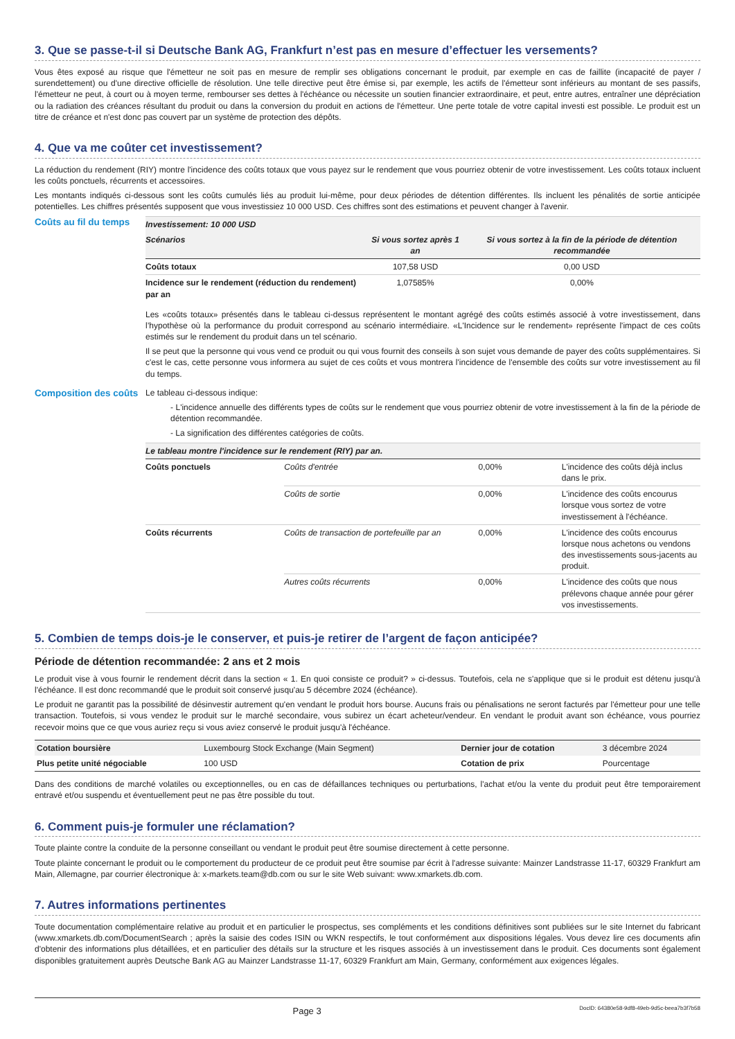3. Que se passe-t-il si Deutsche Bank AG, Frankfurt n’est pas en mesure d’effectuer les versements?
Vous êtes exposé au risque que l'émetteur ne soit pas en mesure de remplir ses obligations concernant le produit, par exemple en cas de faillite (incapacité de payer / surendettement) ou d'une directive officielle de résolution. Une telle directive peut être émise si, par exemple, les actifs de l'émetteur sont inférieurs au montant de ses passifs, l'émetteur ne peut, à court ou à moyen terme, rembourser ses dettes à l'échéance ou nécessite un soutien financier extraordinaire, et peut, entre autres, entraîner une dépréciation ou la radiation des créances résultant du produit ou dans la conversion du produit en actions de l'émetteur. Une perte totale de votre capital investi est possible. Le produit est un titre de créance et n'est donc pas couvert par un système de protection des dépôts.
4. Que va me coûter cet investissement?
La réduction du rendement (RIY) montre l'incidence des coûts totaux que vous payez sur le rendement que vous pourriez obtenir de votre investissement. Les coûts totaux incluent les coûts ponctuels, récurrents et accessoires.
Les montants indiqués ci-dessous sont les coûts cumulés liés au produit lui-même, pour deux périodes de détention différentes. Ils incluent les pénalités de sortie anticipée potentielles. Les chiffres présentés supposent que vous investissiez 10 000 USD. Ces chiffres sont des estimations et peuvent changer à l'avenir.
Coûts au fil du temps
| Investissement: 10 000 USD | | |
| Scénarios | Si vous sortez après 1 an | Si vous sortez à la fin de la période de détention recommandée |
| Coûts totaux | 107,58 USD | 0,00 USD |
| Incidence sur le rendement (réduction du rendement) par an | 1,07585% | 0,00% |
Les «coûts totaux» présentés dans le tableau ci-dessus représentent le montant agrégé des coûts estimés associé à votre investissement, dans l’hypothèse où la performance du produit correspond au scénario intermédiaire. «L'Incidence sur le rendement» représente l'impact de ces coûts estimés sur le rendement du produit dans un tel scénario.
Il se peut que la personne qui vous vend ce produit ou qui vous fournit des conseils à son sujet vous demande de payer des coûts supplémentaires. Si c'est le cas, cette personne vous informera au sujet de ces coûts et vous montrera l'incidence de l'ensemble des coûts sur votre investissement au fil du temps.
Composition des coûts
Le tableau ci-dessous indique:
- L'incidence annuelle des différents types de coûts sur le rendement que vous pourriez obtenir de votre investissement à la fin de la période de détention recommandée.
- La signification des différentes catégories de coûts.
| Le tableau montre l'incidence sur le rendement (RIY) par an. | | | |
| Coûts ponctuels | Coûts d'entrée | 0,00% | L'incidence des coûts déjà inclus dans le prix. |
| | Coûts de sortie | 0,00% | L'incidence des coûts encourus lorsque vous sortez de votre investissement à l'échéance. |
| Coûts récurrents | Coûts de transaction de portefeuille par an | 0,00% | L'incidence des coûts encourus lorsque nous achetons ou vendons des investissements sous-jacents au produit. |
| | Autres coûts récurrents | 0,00% | L'incidence des coûts que nous prélevons chaque année pour gérer vos investissements. |
5. Combien de temps dois-je le conserver, et puis-je retirer de l’argent de façon anticipée?
Période de détention recommandée: 2 ans et 2 mois
Le produit vise à vous fournir le rendement décrit dans la section « 1. En quoi consiste ce produit? » ci-dessus. Toutefois, cela ne s'applique que si le produit est détenu jusqu'à l'échéance. Il est donc recommandé que le produit soit conservé jusqu'au 5 décembre 2024 (échéance).
Le produit ne garantit pas la possibilité de désinvestir autrement qu'en vendant le produit hors bourse. Aucuns frais ou pénalisations ne seront facturés par l'émetteur pour une telle transaction. Toutefois, si vous vendez le produit sur le marché secondaire, vous subirez un écart acheteur/vendeur. En vendant le produit avant son échéance, vous pourriez recevoir moins que ce que vous auriez reçu si vous aviez conservé le produit jusqu'à l'échéance.
| Cotation boursière | Luxembourg Stock Exchange (Main Segment) | Dernier jour de cotation | 3 décembre 2024 |
| Plus petite unité négociable | 100 USD | Cotation de prix | Pourcentage |
Dans des conditions de marché volatiles ou exceptionnelles, ou en cas de défaillances techniques ou perturbations, l'achat et/ou la vente du produit peut être temporairement entravé et/ou suspendu et éventuellement peut ne pas être possible du tout.
6. Comment puis-je formuler une réclamation?
Toute plainte contre la conduite de la personne conseillant ou vendant le produit peut être soumise directement à cette personne.
Toute plainte concernant le produit ou le comportement du producteur de ce produit peut être soumise par écrit à l'adresse suivante: Mainzer Landstrasse 11-17, 60329 Frankfurt am Main, Allemagne, par courrier électronique à: x-markets.team@db.com ou sur le site Web suivant: www.xmarkets.db.com.
7. Autres informations pertinentes
Toute documentation complémentaire relative au produit et en particulier le prospectus, ses compléments et les conditions définitives sont publiées sur le site Internet du fabricant (www.xmarkets.db.com/DocumentSearch ; après la saisie des codes ISIN ou WKN respectifs, le tout conformément aux dispositions légales. Vous devez lire ces documents afin d'obtenir des informations plus détaillées, et en particulier des détails sur la structure et les risques associés à un investissement dans le produit. Ces documents sont également disponibles gratuitement auprès Deutsche Bank AG au Mainzer Landstrasse 11-17, 60329 Frankfurt am Main, Germany, conformément aux exigences légales.
Page 3 DocID: 64380e58-9df8-49eb-9d5c-beea7b3f7b58